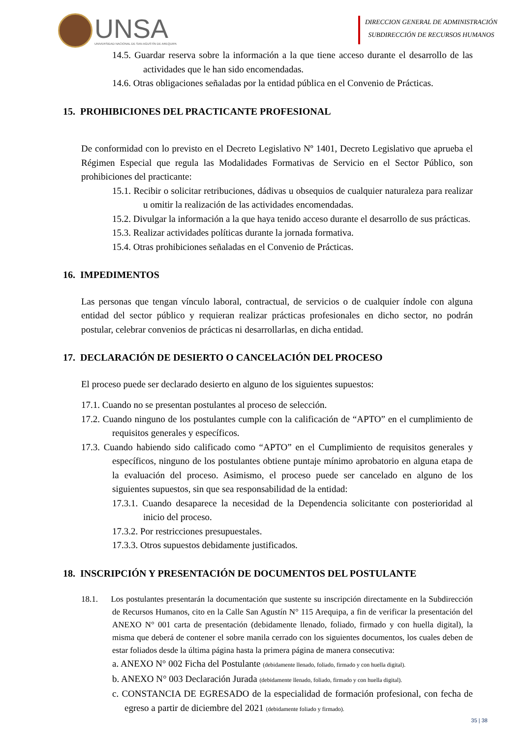UNSA
UNIVERSIDAD NACIONAL DE SAN AGUSTÍN DE AREQUIPA
DIRECCION GENERAL DE ADMINISTRACIÓN
SUBDIRECCIÓN DE RECURSOS HUMANOS
14.5. Guardar reserva sobre la información a la que tiene acceso durante el desarrollo de las actividades que le han sido encomendadas.
14.6. Otras obligaciones señaladas por la entidad pública en el Convenio de Prácticas.
15. PROHIBICIONES DEL PRACTICANTE PROFESIONAL
De conformidad con lo previsto en el Decreto Legislativo Nº 1401, Decreto Legislativo que aprueba el Régimen Especial que regula las Modalidades Formativas de Servicio en el Sector Público, son prohibiciones del practicante:
15.1. Recibir o solicitar retribuciones, dádivas u obsequios de cualquier naturaleza para realizar u omitir la realización de las actividades encomendadas.
15.2. Divulgar la información a la que haya tenido acceso durante el desarrollo de sus prácticas.
15.3. Realizar actividades políticas durante la jornada formativa.
15.4. Otras prohibiciones señaladas en el Convenio de Prácticas.
16. IMPEDIMENTOS
Las personas que tengan vínculo laboral, contractual, de servicios o de cualquier índole con alguna entidad del sector público y requieran realizar prácticas profesionales en dicho sector, no podrán postular, celebrar convenios de prácticas ni desarrollarlas, en dicha entidad.
17. DECLARACIÓN DE DESIERTO O CANCELACIÓN DEL PROCESO
El proceso puede ser declarado desierto en alguno de los siguientes supuestos:
17.1. Cuando no se presentan postulantes al proceso de selección.
17.2. Cuando ninguno de los postulantes cumple con la calificación de “APTO” en el cumplimiento de requisitos generales y específicos.
17.3. Cuando habiendo sido calificado como “APTO” en el Cumplimiento de requisitos generales y específicos, ninguno de los postulantes obtiene puntaje mínimo aprobatorio en alguna etapa de la evaluación del proceso. Asimismo, el proceso puede ser cancelado en alguno de los siguientes supuestos, sin que sea responsabilidad de la entidad:
17.3.1. Cuando desaparece la necesidad de la Dependencia solicitante con posterioridad al inicio del proceso.
17.3.2. Por restricciones presupuestales.
17.3.3. Otros supuestos debidamente justificados.
18. INSCRIPCIÓN Y PRESENTACIÓN DE DOCUMENTOS DEL POSTULANTE
18.1. Los postulantes presentarán la documentación que sustente su inscripción directamente en la Subdirección de Recursos Humanos, cito en la Calle San Agustín N° 115 Arequipa, a fin de verificar la presentación del ANEXO N° 001 carta de presentación (debidamente llenado, foliado, firmado y con huella digital), la misma que deberá de contener el sobre manila cerrado con los siguientes documentos, los cuales deben de estar foliados desde la última página hasta la primera página de manera consecutiva:
a. ANEXO N° 002 Ficha del Postulante (debidamente llenado, foliado, firmado y con huella digital).
b. ANEXO N° 003 Declaración Jurada (debidamente llenado, foliado, firmado y con huella digital).
c. CONSTANCIA DE EGRESADO de la especialidad de formación profesional, con fecha de egreso a partir de diciembre del 2021 (debidamente foliado y firmado).
35 | 38